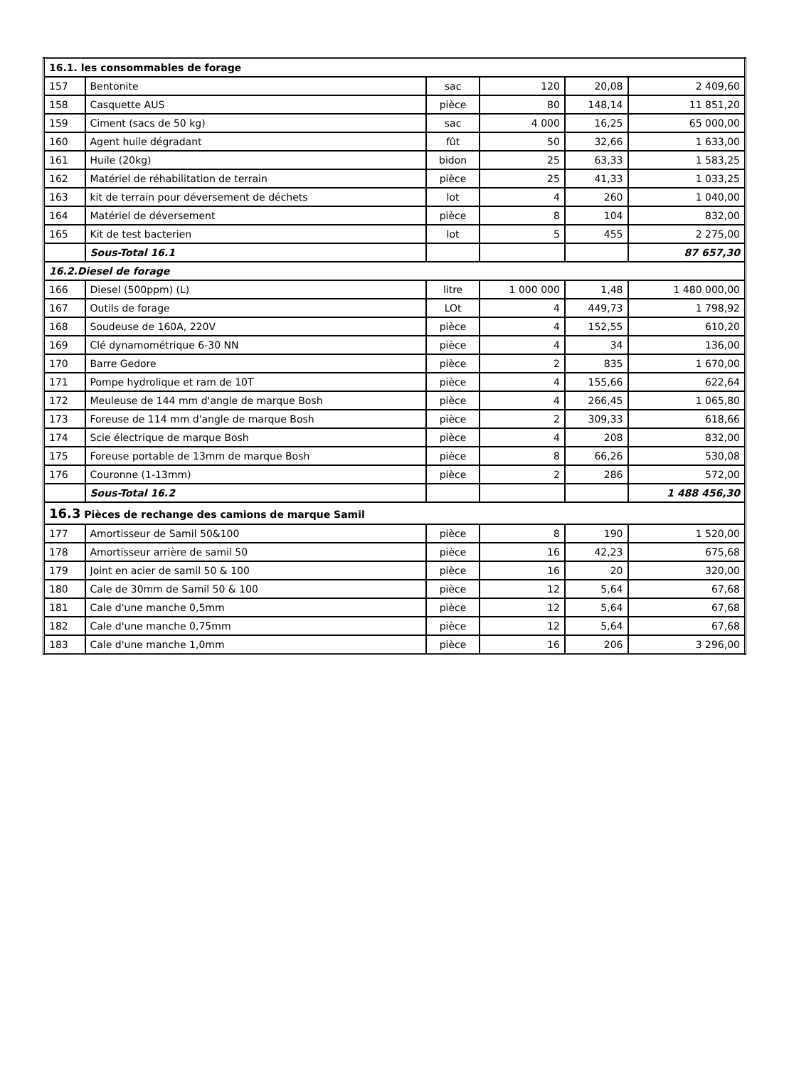| 16.1. les consommables de forage | | | | | |
| 157 | Bentonite | sac | 120 | 20,08 | 2 409,60 |
| 158 | Casquette AUS | pièce | 80 | 148,14 | 11 851,20 |
| 159 | Ciment (sacs de 50 kg) | sac | 4 000 | 16,25 | 65 000,00 |
| 160 | Agent huile dégradant | fût | 50 | 32,66 | 1 633,00 |
| 161 | Huile (20kg) | bidon | 25 | 63,33 | 1 583,25 |
| 162 | Matériel de réhabilitation de terrain | pièce | 25 | 41,33 | 1 033,25 |
| 163 | kit de terrain pour déversement de déchets | lot | 4 | 260 | 1 040,00 |
| 164 | Matériel de déversement | pièce | 8 | 104 | 832,00 |
| 165 | Kit de test bacterien | lot | 5 | 455 | 2 275,00 |
| | Sous-Total 16.1 | | | | 87 657,30 |
| 16.2.Diesel de forage | | | | | |
| 166 | Diesel (500ppm) (L) | litre | 1 000 000 | 1,48 | 1 480 000,00 |
| 167 | Outils de forage | LOt | 4 | 449,73 | 1 798,92 |
| 168 | Soudeuse de 160A, 220V | pièce | 4 | 152,55 | 610,20 |
| 169 | Clé dynamométrique 6-30 NN | pièce | 4 | 34 | 136,00 |
| 170 | Barre Gedore | pièce | 2 | 835 | 1 670,00 |
| 171 | Pompe hydrolique et ram de 10T | pièce | 4 | 155,66 | 622,64 |
| 172 | Meuleuse de 144 mm d'angle de marque Bosh | pièce | 4 | 266,45 | 1 065,80 |
| 173 | Foreuse de 114 mm d'angle de marque Bosh | pièce | 2 | 309,33 | 618,66 |
| 174 | Scie électrique de marque Bosh | pièce | 4 | 208 | 832,00 |
| 175 | Foreuse portable de 13mm de marque Bosh | pièce | 8 | 66,26 | 530,08 |
| 176 | Couronne (1-13mm) | pièce | 2 | 286 | 572,00 |
| | Sous-Total 16.2 | | | | 1 488 456,30 |
| 16.3 Pièces de rechange des camions de marque Samil | | | | | |
| 177 | Amortisseur de Samil 50&100 | pièce | 8 | 190 | 1 520,00 |
| 178 | Amortisseur arrière de samil 50 | pièce | 16 | 42,23 | 675,68 |
| 179 | Joint en acier de samil 50 & 100 | pièce | 16 | 20 | 320,00 |
| 180 | Cale de 30mm de Samil 50 & 100 | pièce | 12 | 5,64 | 67,68 |
| 181 | Cale d'une manche 0,5mm | pièce | 12 | 5,64 | 67,68 |
| 182 | Cale d'une manche 0,75mm | pièce | 12 | 5,64 | 67,68 |
| 183 | Cale d'une manche 1,0mm | pièce | 16 | 206 | 3 296,00 |